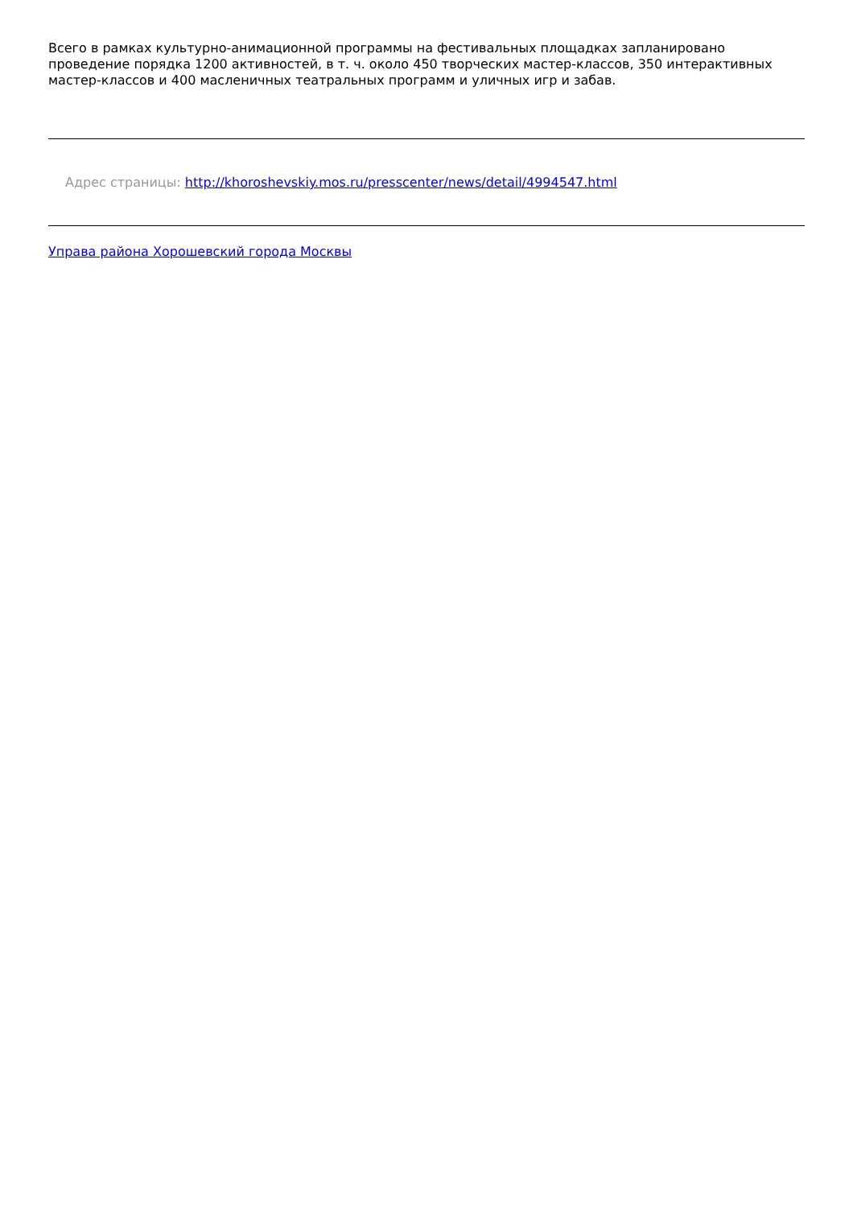Всего в рамках культурно-анимационной программы на фестивальных площадках запланировано проведение порядка 1200 активностей, в т. ч. около 450 творческих мастер-классов, 350 интерактивных мастер-классов и 400 масленичных театральных программ и уличных игр и забав.
Адрес страницы: http://khoroshevskiy.mos.ru/presscenter/news/detail/4994547.html
Управа района Хорошевский города Москвы